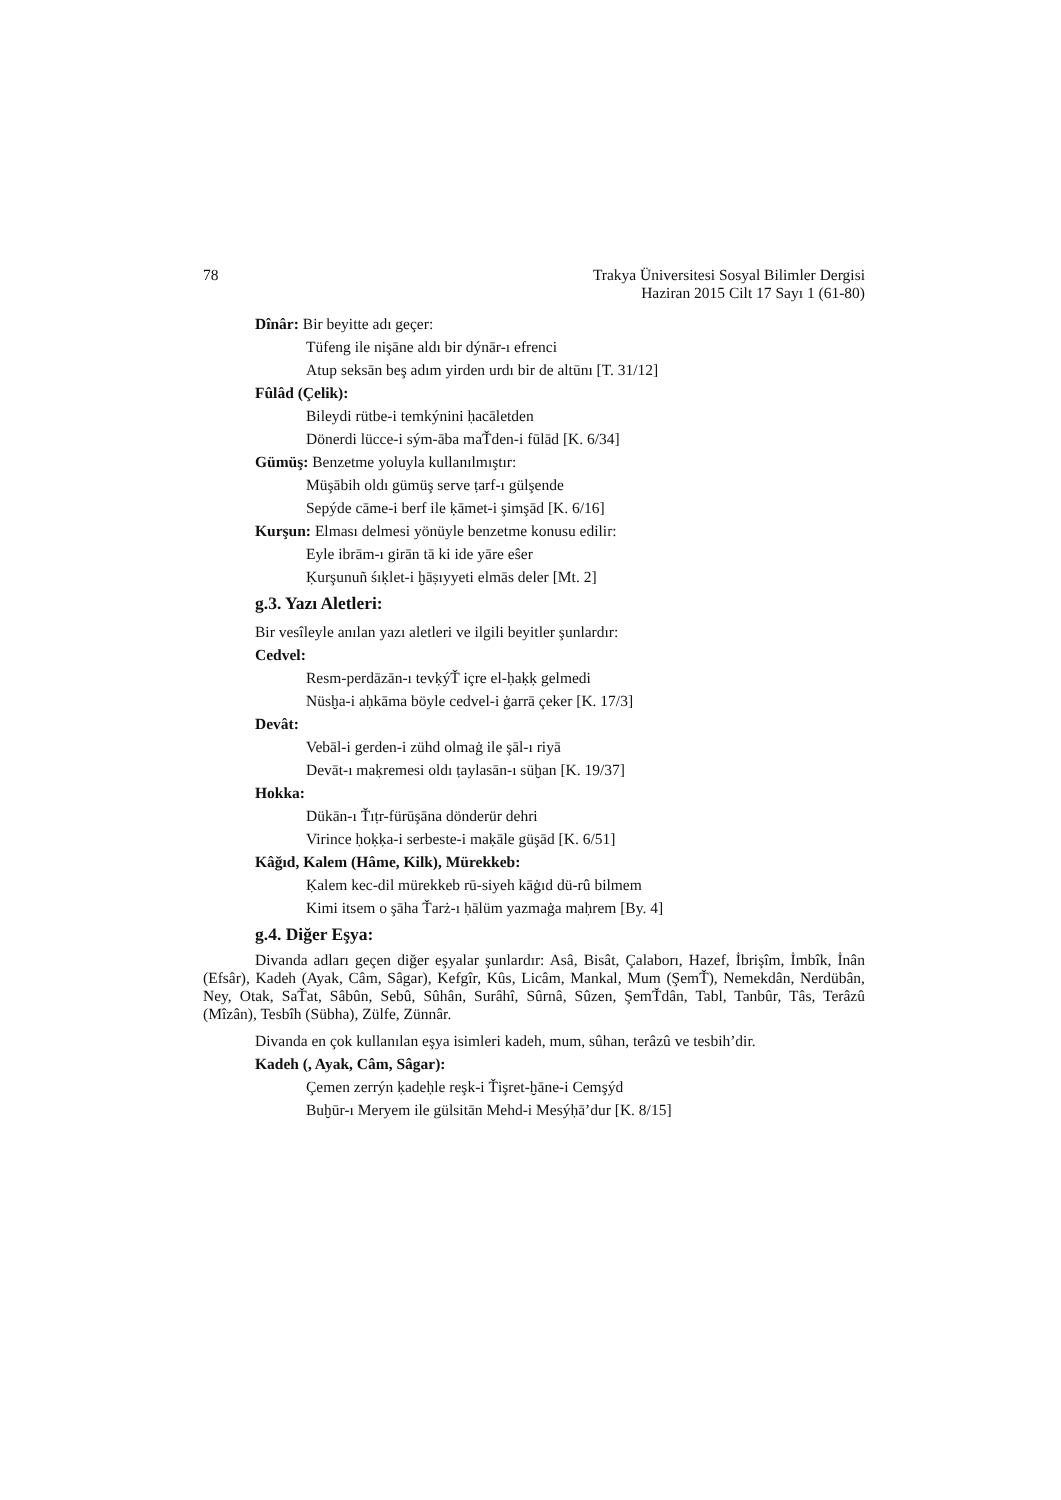78 Trakya Üniversitesi Sosyal Bilimler Dergisi
Haziran 2015 Cilt 17 Sayı 1 (61-80)
Dînâr: Bir beyitte adı geçer:
Tüfeng ile nişāne aldı bir dýnār-ı efrenci
Atup seksān beş adım yirden urdı bir de altūnı [T. 31/12]
Fûlâd (Çelik):
Bileydi rütbe-i temkýnini ḥacāletden
Dönerdi lücce-i sým-āba maŤden-i fūlād [K. 6/34]
Gümüş: Benzetme yoluyla kullanılmıştır:
Müşābih oldı gümüş serve ṭarf-ı gülşende
Sepýde cāme-i berf ile ḳāmet-i şimşād [K. 6/16]
Kurşun: Elması delmesi yönüyle benzetme konusu edilir:
Eyle ibrām-ı girān tā ki ide yāre eŝer
Ḳurşunuñ śıḳlet-i ḫāṣıyyeti elmās deler [Mt. 2]
g.3. Yazı Aletleri:
Bir vesîleyle anılan yazı aletleri ve ilgili beyitler şunlardır:
Cedvel:
Resm-perdāzān-ı tevḳýŤ içre el-ḥaḳḳ gelmedi
Nüsḫa-i aḥkāma böyle cedvel-i ġarrā çeker [K. 17/3]
Devât:
Vebāl-i gerden-i zühd olmaġ ile şāl-ı riyā
Devāt-ı maḳremesi oldı ṭaylasān-ı süḫan [K. 19/37]
Hokka:
Dükān-ı Ťıṭr-fürūşāna dönderür dehri
Virince ḥoḳḳa-i serbeste-i maḳāle güşād [K. 6/51]
Kâğıd, Kalem (Hâme, Kilk), Mürekkeb:
Ḳalem kec-dil mürekkeb rū-siyeh kāġıd dü-rû bilmem
Kimi itsem o şāha Ťarż-ı ḥālüm yazmaġa maḥrem [By. 4]
g.4. Diğer Eşya:
Divanda adları geçen diğer eşyalar şunlardır: Asâ, Bisât, Çalaborı, Hazef, İbrişîm, İmbîk, İnân (Efsâr), Kadeh (Ayak, Câm, Sâgar), Kefgîr, Kûs, Licâm, Mankal, Mum (ŞemŤ), Nemekdân, Nerdübân, Ney, Otak, SaŤat, Sâbûn, Sebû, Sûhân, Surâhî, Sûrnâ, Sûzen, ŞemŤdân, Tabl, Tanbûr, Tâs, Terâzû (Mîzân), Tesbîh (Sübha), Zülfe, Zünnâr.
Divanda en çok kullanılan eşya isimleri kadeh, mum, sûhan, terâzû ve tesbih’dir.
Kadeh (, Ayak, Câm, Sâgar):
Çemen zerrýn ḳadeḥle reşk-i Ťişret-ḫāne-i Cemşýd
Buḫūr-ı Meryem ile gülsitān Mehd-i Mesýḥā’dur [K. 8/15]